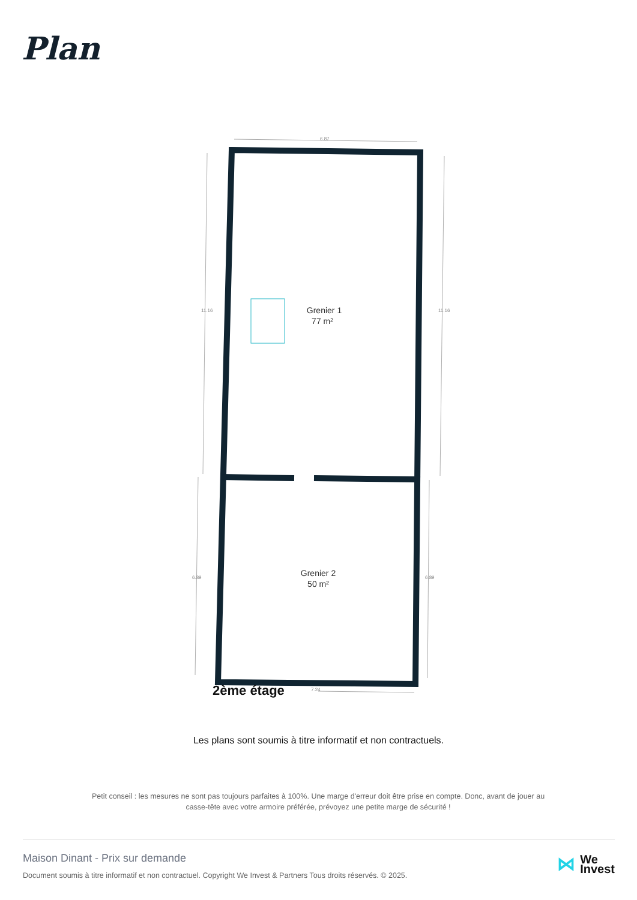Plan
6.87
11.16
11.16
6.89
6.89
7.24
Grenier 1
77 m²
Grenier 2
50 m²
2ème étage
Les plans sont soumis à titre informatif et non contractuels.
Petit conseil : les mesures ne sont pas toujours parfaites à 100%. Une marge d'erreur doit être prise en compte. Donc, avant de jouer au casse-tête avec votre armoire préférée, prévoyez une petite marge de sécurité !
Maison Dinant - Prix sur demande
Document soumis à titre informatif et non contractuel. Copyright We Invest & Partners Tous droits réservés. © 2025.
⋈ We
Invest